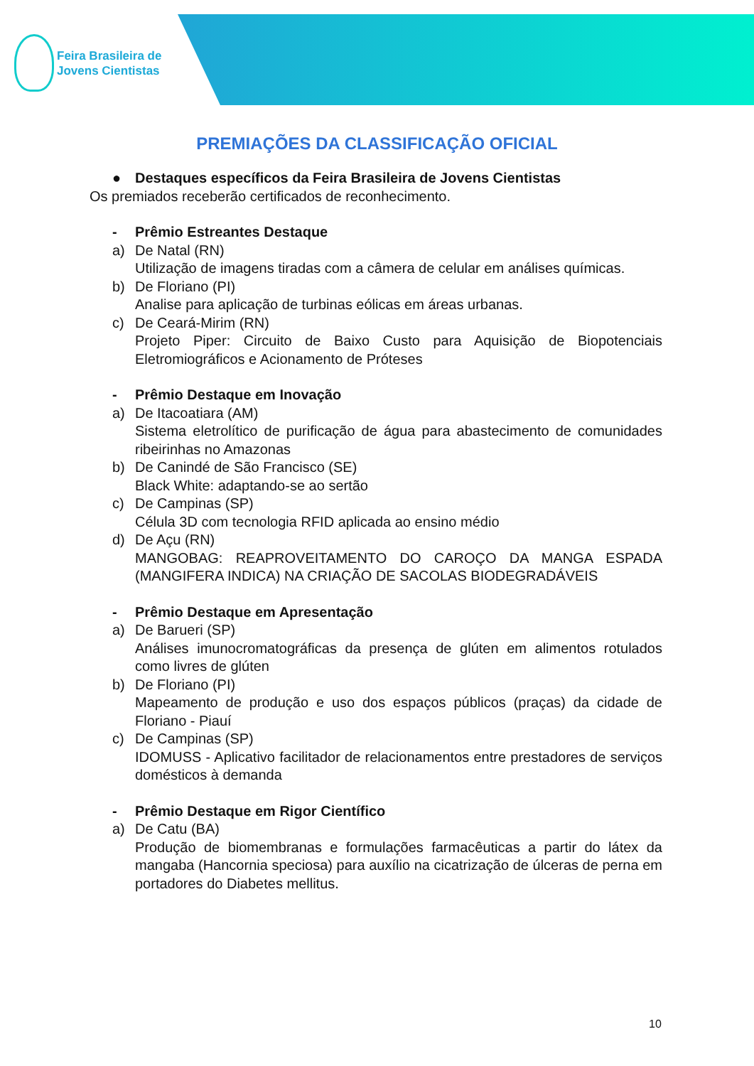Feira Brasileira de
Jovens Cientistas
PREMIAÇÕES DA CLASSIFICAÇÃO OFICIAL
● Destaques específicos da Feira Brasileira de Jovens Cientistas
Os premiados receberão certificados de reconhecimento.
- Prêmio Estreantes Destaque
a) De Natal (RN)
Utilização de imagens tiradas com a câmera de celular em análises químicas.
b) De Floriano (PI)
Analise para aplicação de turbinas eólicas em áreas urbanas.
c) De Ceará-Mirim (RN)
Projeto Piper: Circuito de Baixo Custo para Aquisição de Biopotenciais Eletromiográficos e Acionamento de Próteses
- Prêmio Destaque em Inovação
a) De Itacoatiara (AM)
Sistema eletrolítico de purificação de água para abastecimento de comunidades ribeirinhas no Amazonas
b) De Canindé de São Francisco (SE)
Black White: adaptando-se ao sertão
c) De Campinas (SP)
Célula 3D com tecnologia RFID aplicada ao ensino médio
d) De Açu (RN)
MANGOBAG: REAPROVEITAMENTO DO CAROÇO DA MANGA ESPADA (MANGIFERA INDICA) NA CRIAÇÃO DE SACOLAS BIODEGRADÁVEIS
- Prêmio Destaque em Apresentação
a) De Barueri (SP)
Análises imunocromatográficas da presença de glúten em alimentos rotulados como livres de glúten
b) De Floriano (PI)
Mapeamento de produção e uso dos espaços públicos (praças) da cidade de Floriano - Piauí
c) De Campinas (SP)
IDOMUSS - Aplicativo facilitador de relacionamentos entre prestadores de serviços domésticos à demanda
- Prêmio Destaque em Rigor Científico
a) De Catu (BA)
Produção de biomembranas e formulações farmacêuticas a partir do látex da mangaba (Hancornia speciosa) para auxílio na cicatrização de úlceras de perna em portadores do Diabetes mellitus.
10